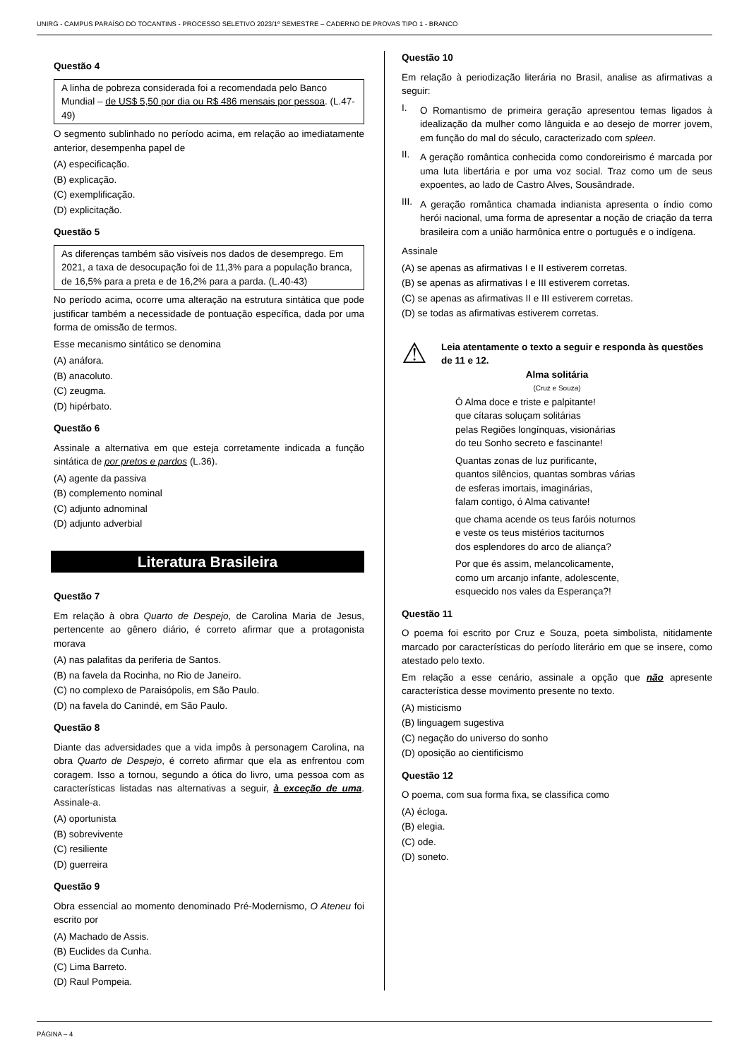UNIRG - CAMPUS PARAÍSO DO TOCANTINS - PROCESSO SELETIVO 2023/1º SEMESTRE – CADERNO DE PROVAS TIPO 1 - BRANCO
Questão 4
A linha de pobreza considerada foi a recomendada pelo Banco Mundial – de US$ 5,50 por dia ou R$ 486 mensais por pessoa. (L.47-49)
O segmento sublinhado no período acima, em relação ao imediatamente anterior, desempenha papel de
(A) especificação.
(B) explicação.
(C) exemplificação.
(D) explicitação.
Questão 5
As diferenças também são visíveis nos dados de desemprego. Em 2021, a taxa de desocupação foi de 11,3% para a população branca, de 16,5% para a preta e de 16,2% para a parda. (L.40-43)
No período acima, ocorre uma alteração na estrutura sintática que pode justificar também a necessidade de pontuação específica, dada por uma forma de omissão de termos.
Esse mecanismo sintático se denomina
(A) anáfora.
(B) anacoluto.
(C) zeugma.
(D) hipérbato.
Questão 6
Assinale a alternativa em que esteja corretamente indicada a função sintática de por pretos e pardos (L.36).
(A) agente da passiva
(B) complemento nominal
(C) adjunto adnominal
(D) adjunto adverbial
Literatura Brasileira
Questão 7
Em relação à obra Quarto de Despejo, de Carolina Maria de Jesus, pertencente ao gênero diário, é correto afirmar que a protagonista morava
(A) nas palafitas da periferia de Santos.
(B) na favela da Rocinha, no Rio de Janeiro.
(C) no complexo de Paraisópolis, em São Paulo.
(D) na favela do Canindé, em São Paulo.
Questão 8
Diante das adversidades que a vida impôs à personagem Carolina, na obra Quarto de Despejo, é correto afirmar que ela as enfrentou com coragem. Isso a tornou, segundo a ótica do livro, uma pessoa com as características listadas nas alternativas a seguir, à exceção de uma. Assinale-a.
(A) oportunista
(B) sobrevivente
(C) resiliente
(D) guerreira
Questão 9
Obra essencial ao momento denominado Pré-Modernismo, O Ateneu foi escrito por
(A) Machado de Assis.
(B) Euclides da Cunha.
(C) Lima Barreto.
(D) Raul Pompeia.
Questão 10
Em relação à periodização literária no Brasil, analise as afirmativas a seguir:
I.
O Romantismo de primeira geração apresentou temas ligados à idealização da mulher como lânguida e ao desejo de morrer jovem, em função do mal do século, caracterizado com spleen.
II.
A geração romântica conhecida como condoreirismo é marcada por uma luta libertária e por uma voz social. Traz como um de seus expoentes, ao lado de Castro Alves, Sousândrade.
III.
A geração romântica chamada indianista apresenta o índio como herói nacional, uma forma de apresentar a noção de criação da terra brasileira com a união harmônica entre o português e o indígena.
Assinale
(A) se apenas as afirmativas I e II estiverem corretas.
(B) se apenas as afirmativas I e III estiverem corretas.
(C) se apenas as afirmativas II e III estiverem corretas.
(D) se todas as afirmativas estiverem corretas.
⚠ Leia atentamente o texto a seguir e responda às questões de 11 e 12.
Alma solitária
(Cruz e Souza)
Ó Alma doce e triste e palpitante!
que cítaras soluçam solitárias
pelas Regiões longínquas, visionárias
do teu Sonho secreto e fascinante!
Quantas zonas de luz purificante,
quantos silêncios, quantas sombras várias
de esferas imortais, imaginárias,
falam contigo, ó Alma cativante!
que chama acende os teus faróis noturnos
e veste os teus mistérios taciturnos
dos esplendores do arco de aliança?
Por que és assim, melancolicamente,
como um arcanjo infante, adolescente,
esquecido nos vales da Esperança?!
Questão 11
O poema foi escrito por Cruz e Souza, poeta simbolista, nitidamente marcado por características do período literário em que se insere, como atestado pelo texto.
Em relação a esse cenário, assinale a opção que não apresente característica desse movimento presente no texto.
(A) misticismo
(B) linguagem sugestiva
(C) negação do universo do sonho
(D) oposição ao cientificismo
Questão 12
O poema, com sua forma fixa, se classifica como
(A) écloga.
(B) elegia.
(C) ode.
(D) soneto.
PÁGINA – 4